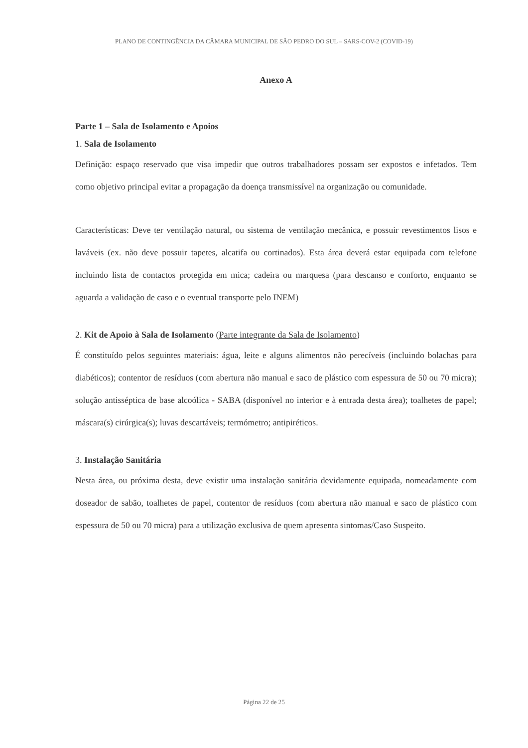PLANO DE CONTINGÊNCIA DA CÂMARA MUNICIPAL DE SÃO PEDRO DO SUL – SARS-COV-2 (COVID-19)
Anexo A
Parte 1 – Sala de Isolamento e Apoios
1. Sala de Isolamento
Definição: espaço reservado que visa impedir que outros trabalhadores possam ser expostos e infetados. Tem como objetivo principal evitar a propagação da doença transmissível na organização ou comunidade.
Características: Deve ter ventilação natural, ou sistema de ventilação mecânica, e possuir revestimentos lisos e laváveis (ex. não deve possuir tapetes, alcatifa ou cortinados). Esta área deverá estar equipada com telefone incluindo lista de contactos protegida em mica; cadeira ou marquesa (para descanso e conforto, enquanto se aguarda a validação de caso e o eventual transporte pelo INEM)
2. Kit de Apoio à Sala de Isolamento (Parte integrante da Sala de Isolamento)
É constituído pelos seguintes materiais: água, leite e alguns alimentos não perecíveis (incluindo bolachas para diabéticos); contentor de resíduos (com abertura não manual e saco de plástico com espessura de 50 ou 70 micra); solução antisséptica de base alcoólica - SABA (disponível no interior e à entrada desta área); toalhetes de papel; máscara(s) cirúrgica(s); luvas descartáveis; termómetro; antipiréticos.
3. Instalação Sanitária
Nesta área, ou próxima desta, deve existir uma instalação sanitária devidamente equipada, nomeadamente com doseador de sabão, toalhetes de papel, contentor de resíduos (com abertura não manual e saco de plástico com espessura de 50 ou 70 micra) para a utilização exclusiva de quem apresenta sintomas/Caso Suspeito.
Página 22 de 25